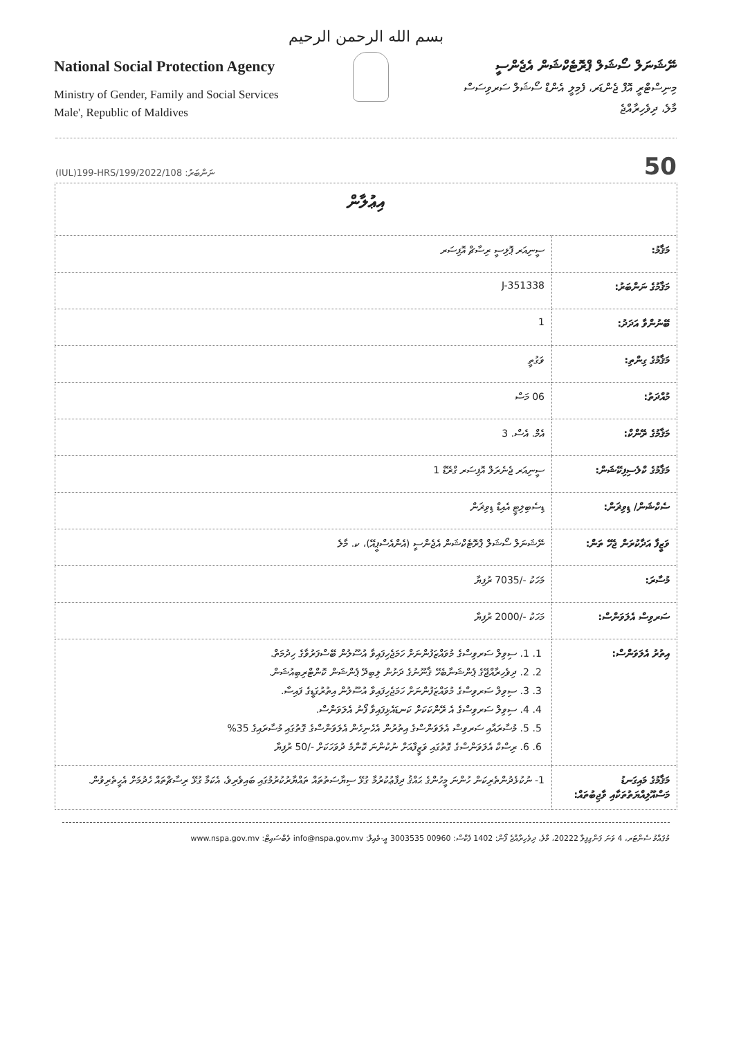بسم الله الرحمن الرحيم
National Social Protection Agency
Ministry of Gender, Family and Social Services
Male', Republic of Maldives
ނޭޝަނަލް ސޯޝަލް ޕްރޮޓެކްޝަން އެޖެންސީ
މިނިސްޓްރީ އޮފް ޖެންޑަރ، ފެމިލީ އެންޑް ސޯޝަލް ސަރވިސަސް
މާލެ، ދިވެހިރާއްޖެ
(IUL)199-HRS/199/2022/108 ނަންބަރު: 50
| އިޢުލާން | |
| މަޤާމު: | ސީނިއަރ ޕޮލިސީ ރިސާޗް އޮފިސަރ |
| މަޤާމުގެ ނަންބަރު: | J-351338 |
| ބޭނުންވާ އަދަދު: | 1 |
| މަޤާމުގެ ގިންތި: | ވަގުތީ |
| މުއްދަތު: | 06 މަސް |
| މަޤާމުގެ ރޭންކް: | އެމް. އެސް. 3 |
| މަޤާމުގެ ކްލެސިފިކޭޝަން: | ސީނިއަރ ޖެނެރަލް އޮފިސަރ ގްރޭޑް 1 |
| ސެކްޝަން/ ޑިވިޜަން: | ޑިސެބިލިޓީ އެއިޑް ޑިވިޜަން |
| ވަޒީފާ އަދާކުރަން ޖެހޭ ތަން: | ނޭޝަނަލް ސޯޝަލް ޕްރޮޓެކްޝަން އެޖެންސީ (އެންއެސްޕީއޭ)، ކ. މާލެ |
| މުސާރަ: | މަހަކު -/7035 ރުފިޔާ |
| ސަރވިސް އެލަވަންސް: | މަހަކު -/2000 ރުފިޔާ |
| އިތުރު އެލަވަންސް: | 1. 1. ސިވިލް ސަރވިސްގެ މުވައްޒަފުންނަށް ހަމަޖެހިފައިވާ އުސޫލުން ބޭސްފަރުވާގެ ހިދުމަތް. 2. 2. ދިވެހިރާއްޖޭގެ ޕެންޝަނާބެހޭ ޤާނޫނުގެ ދަށުން ލިބިދޭ ޕެންޝަން ކޮންޓްރިބިއުޝަން. 3. 3. ސިވިލް ސަރވިސްގެ މުވައްޒަފުންނަށް ހަމަޖެހިފައިވާ އުސޫލުން އިތުރުގަޑީގެ ފައިސާ. 4. 4. ސިވިލް ސަރވިސްގެ އެ ރޭންކަކަށް ކަނޑައެޅިފައިވާ ފޯނު އެލަވަންސް. 5. 5. މުސާރައާއި ސަރވިސް އެލަވަންސްގެ އިތުރުން އެހެނިހެން އެލަވަންސްގެ ގޮތުގައި މުސާރައިގެ 35% 6. 6. ރިސްކް އެލަވަންސްގެ ގޮތުގައި ވަޒީފާއަށް ނުކުންނަ ކޮންމެ ދުވަހަކަށް -/50 ރުފިޔާ |
| މަޤާމުގެ މައިގަނޑު މަސްއޫލިއްޔަތުތަކާއި ވާޖިބުތައް: | 1- ނުކުޅެދުންތެރިކަން ހުންނަ މީހުންގެ ޙައްޤު ދިފާޢުކުރުމާ ގުޅޭ ސިޔާސަތުތައް ތައްޔާރުކުރުމުގައި ބައިވެރިވެ، އެކަމާ ގުޅޭ ރިސާޗްތައް ހެދުމަށް އެހީތެރިވުން. |
މުޤައްމު ސެންޓަރ، 4 ވަނަ ފަންގިފިލާ 20222، މާލެ، ދިވެހިރާއްޖެ ފޯން: 1402 ފެކްސް: 00960 3003535 އީ-މެއިލް: info@nspa.gov.mv ވެބްސައިޓް: www.nspa.gov.mv